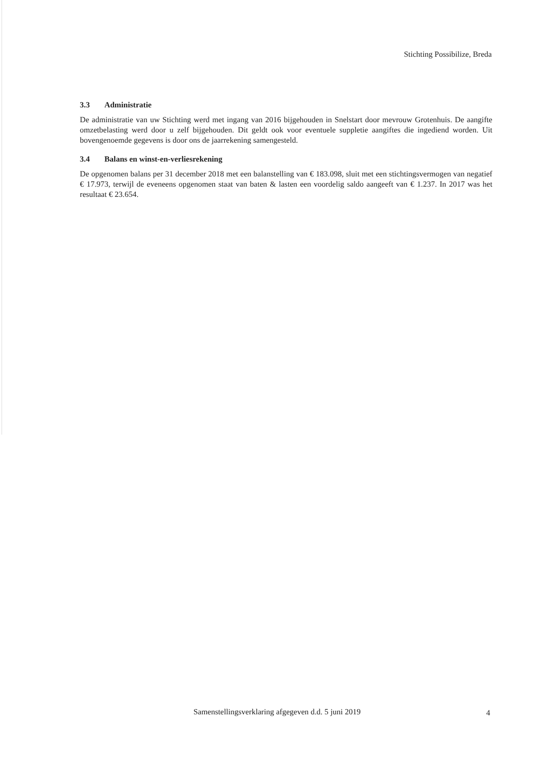Stichting Possibilize, Breda
3.3 Administratie
De administratie van uw Stichting werd met ingang van 2016 bijgehouden in Snelstart door mevrouw Grotenhuis. De aangifte omzetbelasting werd door u zelf bijgehouden. Dit geldt ook voor eventuele suppletie aangiftes die ingediend worden. Uit bovengenoemde gegevens is door ons de jaarrekening samengesteld.
3.4 Balans en winst-en-verliesrekening
De opgenomen balans per 31 december 2018 met een balanstelling van € 183.098, sluit met een stichtingsvermogen van negatief € 17.973, terwijl de eveneens opgenomen staat van baten & lasten een voordelig saldo aangeeft van € 1.237. In 2017 was het resultaat € 23.654.
Samenstellingsverklaring afgegeven d.d. 5 juni 2019
4